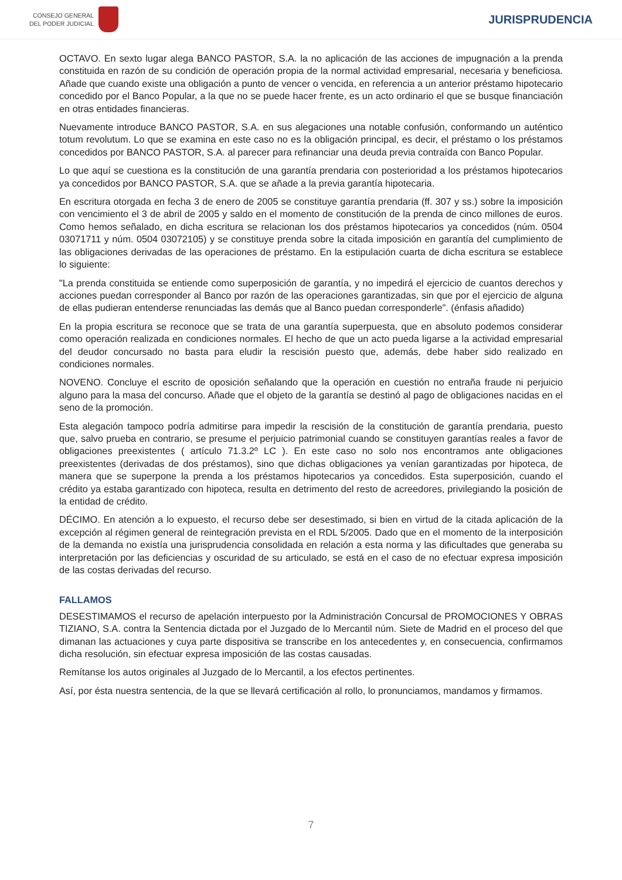CONSEJO GENERAL
DEL PODER JUDICIAL
JURISPRUDENCIA
OCTAVO. En sexto lugar alega BANCO PASTOR, S.A. la no aplicación de las acciones de impugnación a la prenda constituida en razón de su condición de operación propia de la normal actividad empresarial, necesaria y beneficiosa. Añade que cuando existe una obligación a punto de vencer o vencida, en referencia a un anterior préstamo hipotecario concedido por el Banco Popular, a la que no se puede hacer frente, es un acto ordinario el que se busque financiación en otras entidades financieras.
Nuevamente introduce BANCO PASTOR, S.A. en sus alegaciones una notable confusión, conformando un auténtico totum revolutum. Lo que se examina en este caso no es la obligación principal, es decir, el préstamo o los préstamos concedidos por BANCO PASTOR, S.A. al parecer para refinanciar una deuda previa contraída con Banco Popular.
Lo que aquí se cuestiona es la constitución de una garantía prendaria con posterioridad a los préstamos hipotecarios ya concedidos por BANCO PASTOR, S.A. que se añade a la previa garantía hipotecaria.
En escritura otorgada en fecha 3 de enero de 2005 se constituye garantía prendaria (ff. 307 y ss.) sobre la imposición con vencimiento el 3 de abril de 2005 y saldo en el momento de constitución de la prenda de cinco millones de euros. Como hemos señalado, en dicha escritura se relacionan los dos préstamos hipotecarios ya concedidos (núm. 0504 03071711 y núm. 0504 03072105) y se constituye prenda sobre la citada imposición en garantía del cumplimiento de las obligaciones derivadas de las operaciones de préstamo. En la estipulación cuarta de dicha escritura se establece lo siguiente:
"La prenda constituida se entiende como superposición de garantía, y no impedirá el ejercicio de cuantos derechos y acciones puedan corresponder al Banco por razón de las operaciones garantizadas, sin que por el ejercicio de alguna de ellas pudieran entenderse renunciadas las demás que al Banco puedan corresponderle". (énfasis añadido)
En la propia escritura se reconoce que se trata de una garantía superpuesta, que en absoluto podemos considerar como operación realizada en condiciones normales. El hecho de que un acto pueda ligarse a la actividad empresarial del deudor concursado no basta para eludir la rescisión puesto que, además, debe haber sido realizado en condiciones normales.
NOVENO. Concluye el escrito de oposición señalando que la operación en cuestión no entraña fraude ni perjuicio alguno para la masa del concurso. Añade que el objeto de la garantía se destinó al pago de obligaciones nacidas en el seno de la promoción.
Esta alegación tampoco podría admitirse para impedir la rescisión de la constitución de garantía prendaria, puesto que, salvo prueba en contrario, se presume el perjuicio patrimonial cuando se constituyen garantías reales a favor de obligaciones preexistentes ( artículo 71.3.2º LC ). En este caso no solo nos encontramos ante obligaciones preexistentes (derivadas de dos préstamos), sino que dichas obligaciones ya venían garantizadas por hipoteca, de manera que se superpone la prenda a los préstamos hipotecarios ya concedidos. Esta superposición, cuando el crédito ya estaba garantizado con hipoteca, resulta en detrimento del resto de acreedores, privilegiando la posición de la entidad de crédito.
DÉCIMO. En atención a lo expuesto, el recurso debe ser desestimado, si bien en virtud de la citada aplicación de la excepción al régimen general de reintegración prevista en el RDL 5/2005. Dado que en el momento de la interposición de la demanda no existía una jurisprudencia consolidada en relación a esta norma y las dificultades que generaba su interpretación por las deficiencias y oscuridad de su articulado, se está en el caso de no efectuar expresa imposición de las costas derivadas del recurso.
FALLAMOS
DESESTIMAMOS el recurso de apelación interpuesto por la Administración Concursal de PROMOCIONES Y OBRAS TIZIANO, S.A. contra la Sentencia dictada por el Juzgado de lo Mercantil núm. Siete de Madrid en el proceso del que dimanan las actuaciones y cuya parte dispositiva se transcribe en los antecedentes y, en consecuencia, confirmamos dicha resolución, sin efectuar expresa imposición de las costas causadas.
Remítanse los autos originales al Juzgado de lo Mercantil, a los efectos pertinentes.
Así, por ésta nuestra sentencia, de la que se llevará certificación al rollo, lo pronunciamos, mandamos y firmamos.
7